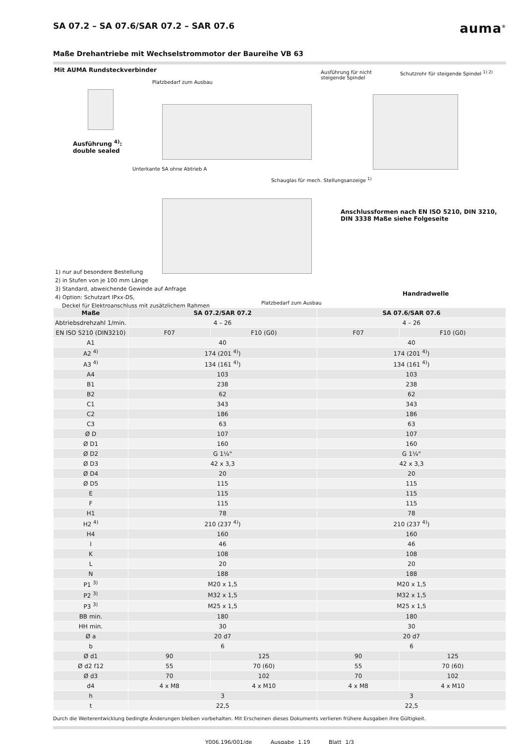SA 07.2 – SA 07.6/SAR 07.2 – SAR 07.6
auma<sup>®</sup>
Maße Drehantriebe mit Wechselstrommotor der Baureihe VB 63
Mit AUMA Rundsteckverbinder
Ausführung <sup>4)</sup>:
double sealed
Platzbedarf zum Ausbau
Ausführung für nicht
steigende Spindel
Schutzrohr für steigende Spindel <sup>1) 2)</sup>
Unterkante SA ohne Abtrieb A
Schauglas für mech. Stellungsanzeige <sup>1)</sup>
Anschlussformen nach EN ISO 5210, DIN 3210,
DIN 3338 Maße siehe Folgeseite
Handradwelle
Platzbedarf zum Ausbau
1) nur auf besondere Bestellung
2) in Stufen von je 100 mm Länge
3) Standard, abweichende Gewinde auf Anfrage
4) Option: Schutzart IPxx-DS,
Deckel für Elektroanschluss mit zusätzlichem Rahmen
| Maße | SA 07.2/SAR 07.2 | | SA 07.6/SAR 07.6 | |
| --- | --- | --- | --- | --- |
| Abtriebsdrehzahl 1/min. | 4 – 26 | | 4 – 26 | |
| EN ISO 5210 (DIN3210) | F07 | F10 (G0) | F07 | F10 (G0) |
| A1 | 40 | | 40 | |
| A2 <sup>4)</sup> | 174 (201 <sup>4)</sup>) | | 174 (201 <sup>4)</sup>) | |
| A3 <sup>4)</sup> | 134 (161 <sup>4)</sup>) | | 134 (161 <sup>4)</sup>) | |
| A4 | 103 | | 103 | |
| B1 | 238 | | 238 | |
| B2 | 62 | | 62 | |
| C1 | 343 | | 343 | |
| C2 | 186 | | 186 | |
| C3 | 63 | | 63 | |
| Ø D | 107 | | 107 | |
| Ø D1 | 160 | | 160 | |
| Ø D2 | G 1¼" | | G 1¼" | |
| Ø D3 | 42 x 3,3 | | 42 x 3,3 | |
| Ø D4 | 20 | | 20 | |
| Ø D5 | 115 | | 115 | |
| E | 115 | | 115 | |
| F | 115 | | 115 | |
| H1 | 78 | | 78 | |
| H2 <sup>4)</sup> | 210 (237 <sup>4)</sup>) | | 210 (237 <sup>4)</sup>) | |
| H4 | 160 | | 160 | |
| I | 46 | | 46 | |
| K | 108 | | 108 | |
| L | 20 | | 20 | |
| N | 188 | | 188 | |
| P1 <sup>3)</sup> | M20 x 1,5 | | M20 x 1,5 | |
| P2 <sup>3)</sup> | M32 x 1,5 | | M32 x 1,5 | |
| P3 <sup>3)</sup> | M25 x 1,5 | | M25 x 1,5 | |
| BB min. | 180 | | 180 | |
| HH min. | 30 | | 30 | |
| Ø a | 20 d7 | | 20 d7 | |
| b | 6 | | 6 | |
| Ø d1 | 90 | 125 | 90 | 125 |
| Ø d2 f12 | 55 | 70 (60) | 55 | 70 (60) |
| Ø d3 | 70 | 102 | 70 | 102 |
| d4 | 4 x M8 | 4 x M10 | 4 x M8 | 4 x M10 |
| h | 3 | | 3 | |
| t | 22,5 | | 22,5 | |
Durch die Weiterentwicklung bedingte Änderungen bleiben vorbehalten. Mit Erscheinen dieses Dokuments verlieren frühere Ausgaben ihre Gültigkeit.
Y006.196/001/de Ausgabe 1.19 Blatt 1/3